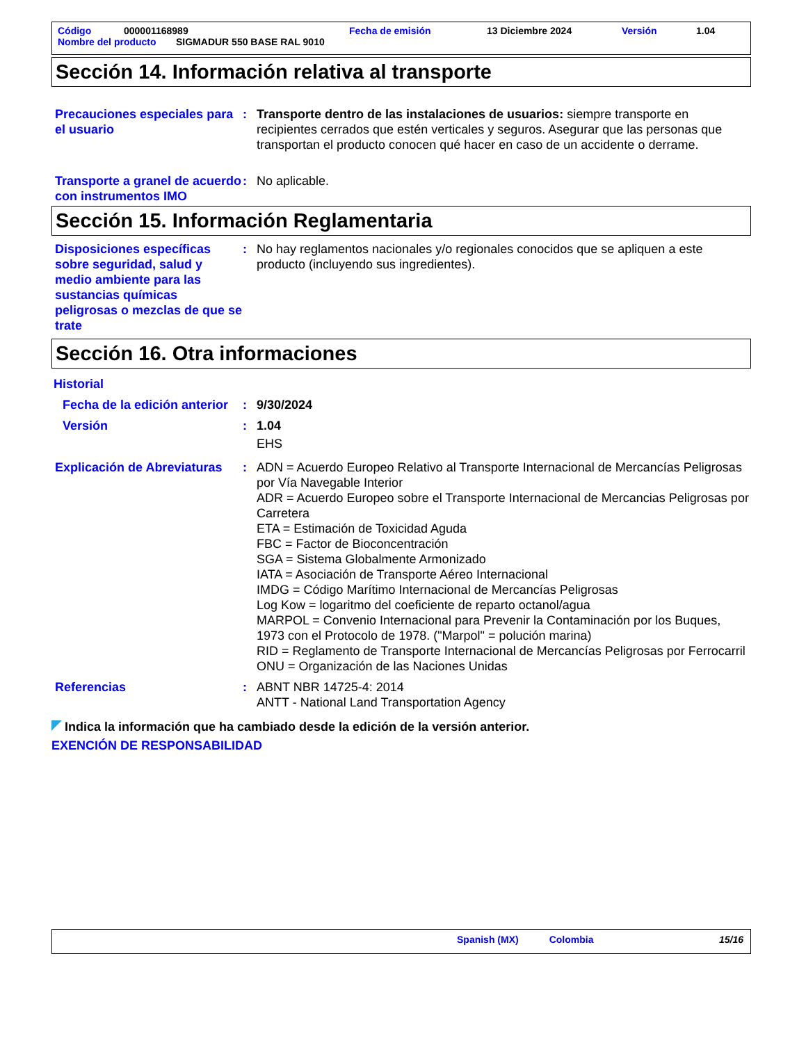Código 000001168989 Fecha de emisión 13 Diciembre 2024 Versión 1.04
Nombre del producto SIGMADUR 550 BASE RAL 9010
Sección 14. Información relativa al transporte
Precauciones especiales para el usuario
: Transporte dentro de las instalaciones de usuarios: siempre transporte en recipientes cerrados que estén verticales y seguros. Asegurar que las personas que transportan el producto conocen qué hacer en caso de un accidente o derrame.
Transporte a granel de acuerdo con instrumentos IMO
: No aplicable.
Sección 15. Información Reglamentaria
Disposiciones específicas sobre seguridad, salud y medio ambiente para las sustancias químicas peligrosas o mezclas de que se trate
: No hay reglamentos nacionales y/o regionales conocidos que se apliquen a este producto (incluyendo sus ingredientes).
Sección 16. Otra informaciones
Historial
Fecha de la edición anterior
: 9/30/2024
Versión : 1.04
EHS
Explicación de Abreviaturas
: ADN = Acuerdo Europeo Relativo al Transporte Internacional de Mercancías Peligrosas por Vía Navegable Interior
ADR = Acuerdo Europeo sobre el Transporte Internacional de Mercancias Peligrosas por Carretera
ETA = Estimación de Toxicidad Aguda
FBC = Factor de Bioconcentración
SGA = Sistema Globalmente Armonizado
IATA = Asociación de Transporte Aéreo Internacional
IMDG = Código Marítimo Internacional de Mercancías Peligrosas
Log Kow = logaritmo del coeficiente de reparto octanol/agua
MARPOL = Convenio Internacional para Prevenir la Contaminación por los Buques, 1973 con el Protocolo de 1978. ("Marpol" = polución marina)
RID = Reglamento de Transporte Internacional de Mercancías Peligrosas por Ferrocarril
ONU = Organización de las Naciones Unidas
Referencias : ABNT NBR 14725-4: 2014
ANTT - National Land Transportation Agency
Indica la información que ha cambiado desde la edición de la versión anterior.
EXENCIÓN DE RESPONSABILIDAD
Spanish (MX) Colombia 15/16